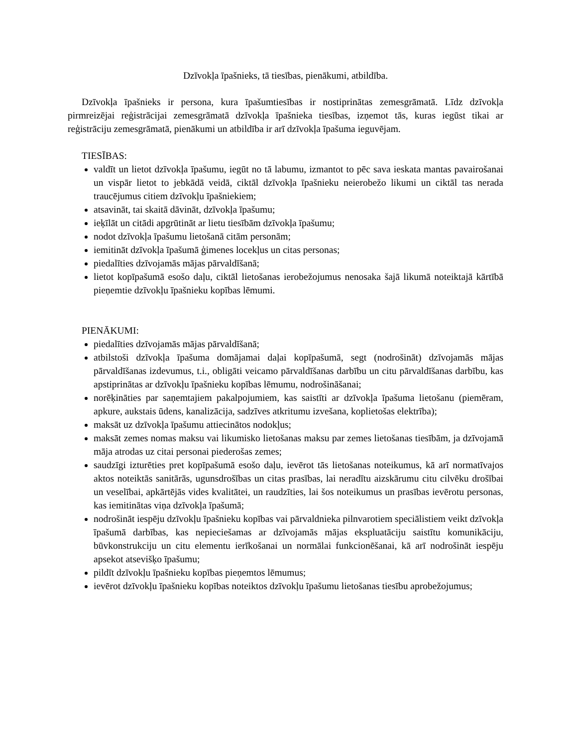Dzīvokļa īpašnieks, tā tiesības, pienākumi, atbildība.
Dzīvokļa īpašnieks ir persona, kura īpašumtiesības ir nostiprinātas zemesgrāmatā. Līdz dzīvokļa pirmreizējai reģistrācijai zemesgrāmatā dzīvokļa īpašnieka tiesības, izņemot tās, kuras iegūst tikai ar reģistrāciju zemesgrāmatā, pienākumi un atbildība ir arī dzīvokļa īpašuma ieguvējam.
TIESĪBAS:
valdīt un lietot dzīvokļa īpašumu, iegūt no tā labumu, izmantot to pēc sava ieskata mantas pavairošanai un vispār lietot to jebkādā veidā, ciktāl dzīvokļa īpašnieku neierobežo likumi un ciktāl tas nerada traucējumus citiem dzīvokļu īpašniekiem;
atsavināt, tai skaitā dāvināt, dzīvokļa īpašumu;
ieķīlāt un citādi apgrūtināt ar lietu tiesībām dzīvokļa īpašumu;
nodot dzīvokļa īpašumu lietošanā citām personām;
iemitināt dzīvokļa īpašumā ģimenes locekļus un citas personas;
piedalīties dzīvojamās mājas pārvaldīšanā;
lietot kopīpašumā esošo daļu, ciktāl lietošanas ierobežojumus nenosaka šajā likumā noteiktajā kārtībā pieņemtie dzīvokļu īpašnieku kopības lēmumi.
PIENĀKUMI:
piedalīties dzīvojamās mājas pārvaldīšanā;
atbilstoši dzīvokļa īpašuma domājamai daļai kopīpašumā, segt (nodrošināt) dzīvojamās mājas pārvaldīšanas izdevumus, t.i., obligāti veicamo pārvaldīšanas darbību un citu pārvaldīšanas darbību, kas apstiprinātas ar dzīvokļu īpašnieku kopības lēmumu, nodrošināšanai;
norēķināties par saņemtajiem pakalpojumiem, kas saistīti ar dzīvokļa īpašuma lietošanu (piemēram, apkure, aukstais ūdens, kanalizācija, sadzīves atkritumu izvešana, koplietošas elektrība);
maksāt uz dzīvokļa īpašumu attiecinātos nodokļus;
maksāt zemes nomas maksu vai likumisko lietošanas maksu par zemes lietošanas tiesībām, ja dzīvojamā māja atrodas uz citai personai piederošas zemes;
saudzīgi izturēties pret kopīpašumā esošo daļu, ievērot tās lietošanas noteikumus, kā arī normatīvajos aktos noteiktās sanitārās, ugunsdrošības un citas prasības, lai neradītu aizskārumu citu cilvēku drošībai un veselībai, apkārtējās vides kvalitātei, un raudzīties, lai šos noteikumus un prasības ievērotu personas, kas iemitinātas viņa dzīvokļa īpašumā;
nodrošināt iespēju dzīvokļu īpašnieku kopības vai pārvaldnieka pilnvarotiem speciālistiem veikt dzīvokļa īpašumā darbības, kas nepieciešamas ar dzīvojamās mājas ekspluatāciju saistītu komunikāciju, būvkonstrukciju un citu elementu ierīkošanai un normālai funkcionēšanai, kā arī nodrošināt iespēju apsekot atsevišķo īpašumu;
pildīt dzīvokļu īpašnieku kopības pieņemtos lēmumus;
ievērot dzīvokļu īpašnieku kopības noteiktos dzīvokļu īpašumu lietošanas tiesību aprobežojumus;